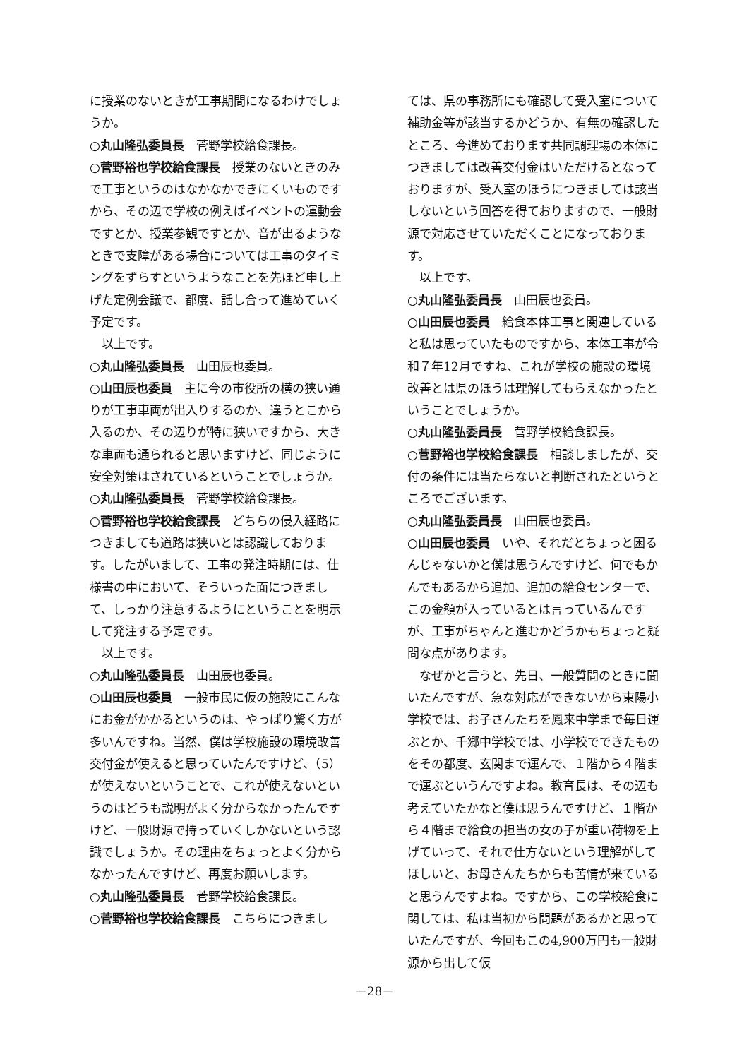に授業のないときが工事期間になるわけでしょうか。
○丸山隆弘委員長　菅野学校給食課長。
○菅野裕也学校給食課長　授業のないときのみで工事というのはなかなかできにくいものですから、その辺で学校の例えばイベントの運動会ですとか、授業参観ですとか、音が出るようなときで支障がある場合については工事のタイミングをずらすというようなことを先ほど申し上げた定例会議で、都度、話し合って進めていく予定です。
以上です。
○丸山隆弘委員長　山田辰也委員。
○山田辰也委員　主に今の市役所の横の狭い通りが工事車両が出入りするのか、違うとこから入るのか、その辺りが特に狭いですから、大きな車両も通られると思いますけど、同じように安全対策はされているということでしょうか。
○丸山隆弘委員長　菅野学校給食課長。
○菅野裕也学校給食課長　どちらの侵入経路につきましても道路は狭いとは認識しております。したがいまして、工事の発注時期には、仕様書の中において、そういった面につきまして、しっかり注意するようにということを明示して発注する予定です。
以上です。
○丸山隆弘委員長　山田辰也委員。
○山田辰也委員　一般市民に仮の施設にこんなにお金がかかるというのは、やっぱり驚く方が多いんですね。当然、僕は学校施設の環境改善交付金が使えると思っていたんですけど、（5）が使えないということで、これが使えないというのはどうも説明がよく分からなかったんですけど、一般財源で持っていくしかないという認識でしょうか。その理由をちょっとよく分からなかったんですけど、再度お願いします。
○丸山隆弘委員長　菅野学校給食課長。
○菅野裕也学校給食課長　こちらにつきまし
ては、県の事務所にも確認して受入室について補助金等が該当するかどうか、有無の確認したところ、今進めております共同調理場の本体につきましては改善交付金はいただけるとなっておりますが、受入室のほうにつきましては該当しないという回答を得ておりますので、一般財源で対応させていただくことになっております。
以上です。
○丸山隆弘委員長　山田辰也委員。
○山田辰也委員　給食本体工事と関連していると私は思っていたものですから、本体工事が令和７年12月ですね、これが学校の施設の環境改善とは県のほうは理解してもらえなかったということでしょうか。
○丸山隆弘委員長　菅野学校給食課長。
○菅野裕也学校給食課長　相談しましたが、交付の条件には当たらないと判断されたというところでございます。
○丸山隆弘委員長　山田辰也委員。
○山田辰也委員　いや、それだとちょっと困るんじゃないかと僕は思うんですけど、何でもかんでもあるから追加、追加の給食センターで、この金額が入っているとは言っているんですが、工事がちゃんと進むかどうかもちょっと疑問な点があります。
なぜかと言うと、先日、一般質問のときに聞いたんですが、急な対応ができないから東陽小学校では、お子さんたちを鳳来中学まで毎日運ぶとか、千郷中学校では、小学校でできたものをその都度、玄関まで運んで、１階から４階まで運ぶというんですよね。教育長は、その辺も考えていたかなと僕は思うんですけど、１階から４階まで給食の担当の女の子が重い荷物を上げていって、それで仕方ないという理解がしてほしいと、お母さんたちからも苦情が来ていると思うんですよね。ですから、この学校給食に関しては、私は当初から問題があるかと思っていたんですが、今回もこの4,900万円も一般財源から出して仮
－28－